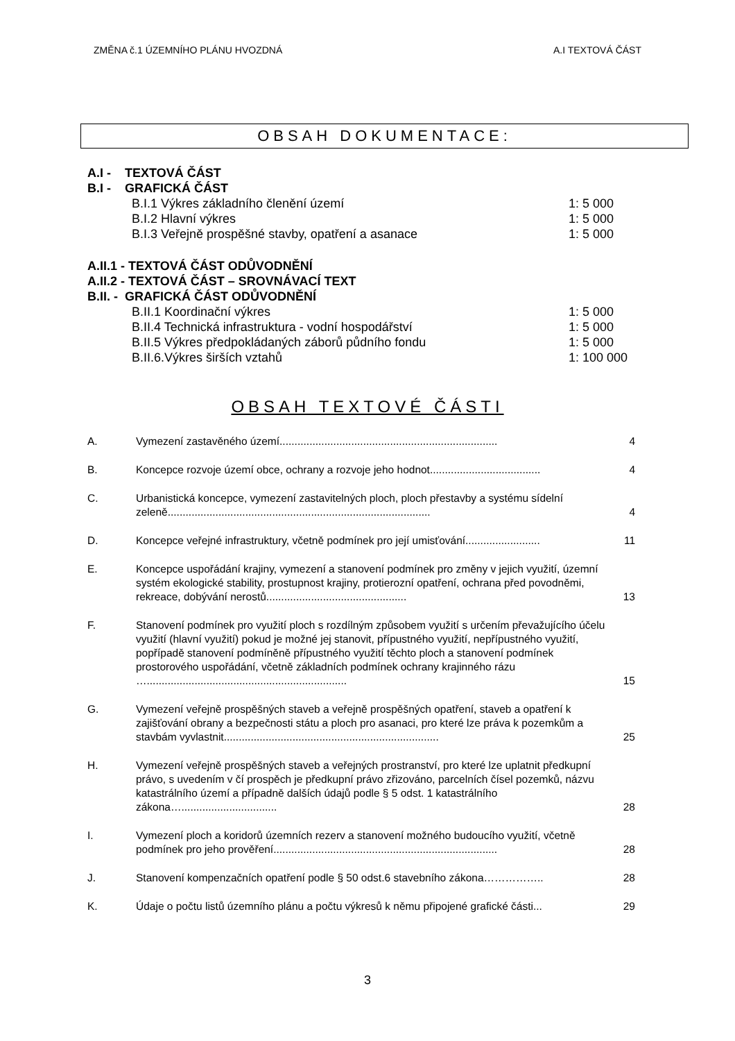ZMĚNA č.1 ÚZEMNÍHO PLÁNU HVOZDNÁ A.I TEXTOVÁ ČÁST
OBSAH DOKUMENTACE:
A.I - TEXTOVÁ ČÁST
B.I - GRAFICKÁ ČÁST
B.I.1 Výkres základního členění území 1: 5 000
B.I.2 Hlavní výkres 1: 5 000
B.I.3 Veřejně prospěšné stavby, opatření a asanace 1: 5 000
A.II.1 - TEXTOVÁ ČÁST ODŮVODNĚNÍ
A.II.2 - TEXTOVÁ ČÁST – SROVNÁVACÍ TEXT
B.II. - GRAFICKÁ ČÁST ODŮVODNĚNÍ
B.II.1 Koordinační výkres 1: 5 000
B.II.4 Technická infrastruktura - vodní hospodářství 1: 5 000
B.II.5 Výkres předpokládaných záborů půdního fondu 1: 5 000
B.II.6.Výkres širších vztahů 1: 100 000
OBSAH TEXTOVÉ ČÁSTI
| A. | Vymezení zastavěného území......................................................................... | 4 |
| B. | Koncepce rozvoje území obce, ochrany a rozvoje jeho hodnot..................................... | 4 |
| C. | Urbanistická koncepce, vymezení zastavitelných ploch, ploch přestavby a systému sídelní zeleně........................................................................................ | 4 |
| D. | Koncepce veřejné infrastruktury, včetně podmínek pro její umisťování......................... | 11 |
| E. | Koncepce uspořádání krajiny, vymezení a stanovení podmínek pro změny v jejich využití, územní systém ekologické stability, prostupnost krajiny, protierozní opatření, ochrana před povodněmi, rekreace, dobývání nerostů............................................... | 13 |
| F. | Stanovení podmínek pro využití ploch s rozdílným způsobem využití s určením převažujícího účelu využití (hlavní využití) pokud je možné jej stanovit, přípustného využití, nepřípustného využití, popřípadě stanovení podmíněně přípustného využití těchto ploch a stanovení podmínek prostorového uspořádání, včetně základních podmínek ochrany krajinného rázu …................................................................... | 15 |
| G. | Vymezení veřejně prospěšných staveb a veřejně prospěšných opatření, staveb a opatření k zajišťování obrany a bezpečnosti státu a ploch pro asanaci, pro které lze práva k pozemkům a stavbám vyvlastnit........................................................................ | 25 |
| H. | Vymezení veřejně prospěšných staveb a veřejných prostranství, pro které lze uplatnit předkupní právo, s uvedením v čí prospěch je předkupní právo zřizováno, parcelních čísel pozemků, názvu katastrálního území a případně dalších údajů podle § 5 odst. 1 katastrálního zákona…................................ | 28 |
| I. | Vymezení ploch a koridorů územních rezerv a stanovení možného budoucího využití, včetně podmínek pro jeho prověření........................................................................... | 28 |
| J. | Stanovení kompenzačních opatření podle § 50 odst.6 stavebního zákona…………….. | 28 |
| K. | Údaje o počtu listů územního plánu a počtu výkresů k němu připojené grafické části... | 29 |
3